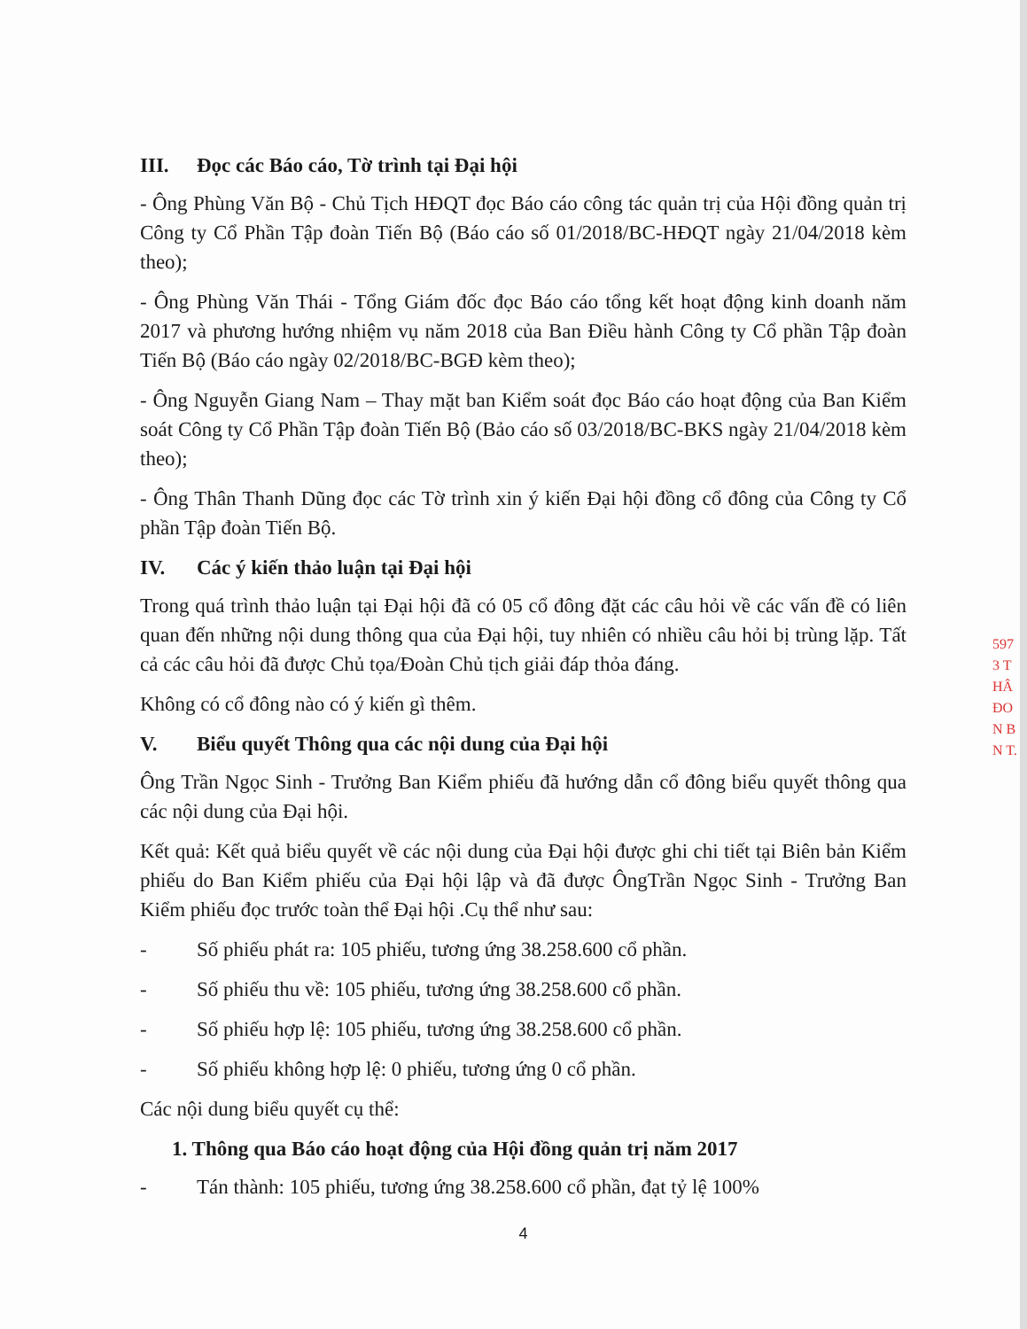III. Đọc các Báo cáo, Tờ trình tại Đại hội
- Ông Phùng Văn Bộ - Chủ Tịch HĐQT đọc Báo cáo công tác quản trị của Hội đồng quản trị Công ty Cổ Phần Tập đoàn Tiến Bộ (Báo cáo số 01/2018/BC-HĐQT ngày 21/04/2018 kèm theo);
- Ông Phùng Văn Thái - Tổng Giám đốc đọc Báo cáo tổng kết hoạt động kinh doanh năm 2017 và phương hướng nhiệm vụ năm 2018 của Ban Điều hành Công ty Cổ phần Tập đoàn Tiến Bộ (Báo cáo ngày 02/2018/BC-BGĐ kèm theo);
- Ông Nguyễn Giang Nam – Thay mặt ban Kiểm soát đọc Báo cáo hoạt động của Ban Kiểm soát Công ty Cổ Phần Tập đoàn Tiến Bộ (Bảo cáo số 03/2018/BC-BKS ngày 21/04/2018 kèm theo);
- Ông Thân Thanh Dũng đọc các Tờ trình xin ý kiến Đại hội đồng cổ đông của Công ty Cổ phần Tập đoàn Tiến Bộ.
IV. Các ý kiến thảo luận tại Đại hội
Trong quá trình thảo luận tại Đại hội đã có 05 cổ đông đặt các câu hỏi về các vấn đề có liên quan đến những nội dung thông qua của Đại hội, tuy nhiên có nhiều câu hỏi bị trùng lặp. Tất cả các câu hỏi đã được Chủ tọa/Đoàn Chủ tịch giải đáp thỏa đáng.
Không có cổ đông nào có ý kiến gì thêm.
V. Biểu quyết Thông qua các nội dung của Đại hội
Ông Trần Ngọc Sinh - Trưởng Ban Kiểm phiếu đã hướng dẫn cổ đông biểu quyết thông qua các nội dung của Đại hội.
Kết quả: Kết quả biểu quyết về các nội dung của Đại hội được ghi chi tiết tại Biên bản Kiểm phiếu do Ban Kiểm phiếu của Đại hội lập và đã được ÔngTrần Ngọc Sinh - Trưởng Ban Kiểm phiếu đọc trước toàn thể Đại hội .Cụ thể như sau:
- Số phiếu phát ra: 105 phiếu, tương ứng 38.258.600 cổ phần.
- Số phiếu thu về: 105 phiếu, tương ứng 38.258.600 cổ phần.
- Số phiếu hợp lệ: 105 phiếu, tương ứng 38.258.600 cổ phần.
- Số phiếu không hợp lệ: 0 phiếu, tương ứng 0 cổ phần.
Các nội dung biểu quyết cụ thể:
1. Thông qua Báo cáo hoạt động của Hội đồng quản trị năm 2017
- Tán thành: 105 phiếu, tương ứng 38.258.600 cổ phần, đạt tỷ lệ 100%
4
597
3 T
HÂ
ĐO
N B
N T.